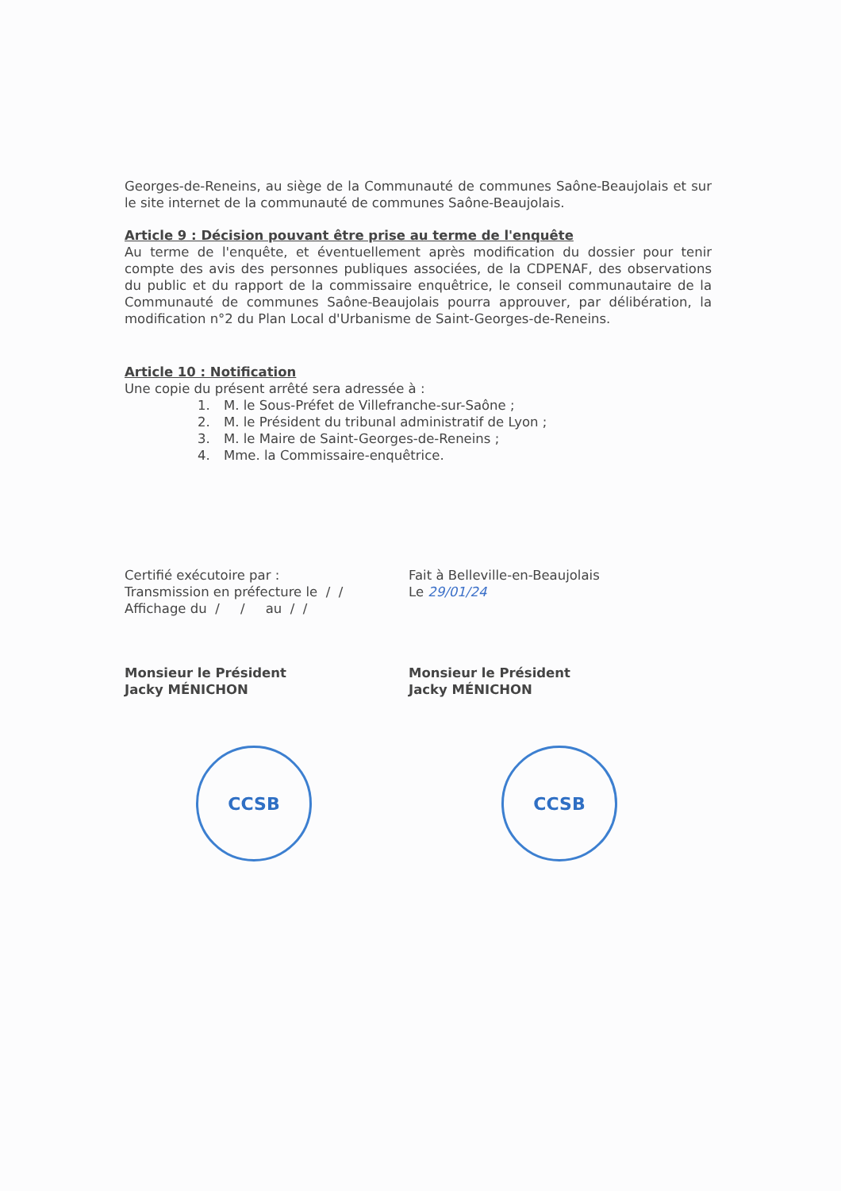Georges-de-Reneins, au siège de la Communauté de communes Saône-Beaujolais et sur le site internet de la communauté de communes Saône-Beaujolais.
Article 9 : Décision pouvant être prise au terme de l'enquête
Au terme de l'enquête, et éventuellement après modification du dossier pour tenir compte des avis des personnes publiques associées, de la CDPENAF, des observations du public et du rapport de la commissaire enquêtrice, le conseil communautaire de la Communauté de communes Saône-Beaujolais pourra approuver, par délibération, la modification n°2 du Plan Local d'Urbanisme de Saint-Georges-de-Reneins.
Article 10 : Notification
Une copie du présent arrêté sera adressée à :
1. M. le Sous-Préfet de Villefranche-sur-Saône ;
2. M. le Président du tribunal administratif de Lyon ;
3. M. le Maire de Saint-Georges-de-Reneins ;
4. Mme. la Commissaire-enquêtrice.
Certifié exécutoire par :
Transmission en préfecture le / /
Affichage du / / au / /
Fait à Belleville-en-Beaujolais
Le 29/01/24
Monsieur le Président
Jacky MÉNICHON
Monsieur le Président
Jacky MÉNICHON
CCSB CCSB